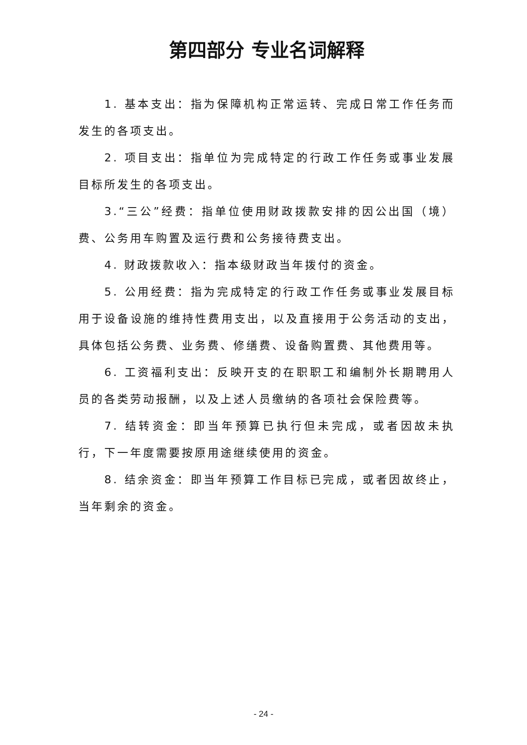第四部分 专业名词解释
1. 基本支出：指为保障机构正常运转、完成日常工作任务而发生的各项支出。
2. 项目支出：指单位为完成特定的行政工作任务或事业发展目标所发生的各项支出。
3.“三公”经费：指单位使用财政拨款安排的因公出国（境）费、公务用车购置及运行费和公务接待费支出。
4. 财政拨款收入：指本级财政当年拨付的资金。
5. 公用经费：指为完成特定的行政工作任务或事业发展目标用于设备设施的维持性费用支出，以及直接用于公务活动的支出，具体包括公务费、业务费、修缮费、设备购置费、其他费用等。
6. 工资福利支出：反映开支的在职职工和编制外长期聘用人员的各类劳动报酬，以及上述人员缴纳的各项社会保险费等。
7. 结转资金：即当年预算已执行但未完成，或者因故未执行，下一年度需要按原用途继续使用的资金。
8. 结余资金：即当年预算工作目标已完成，或者因故终止，当年剩余的资金。
- 24 -